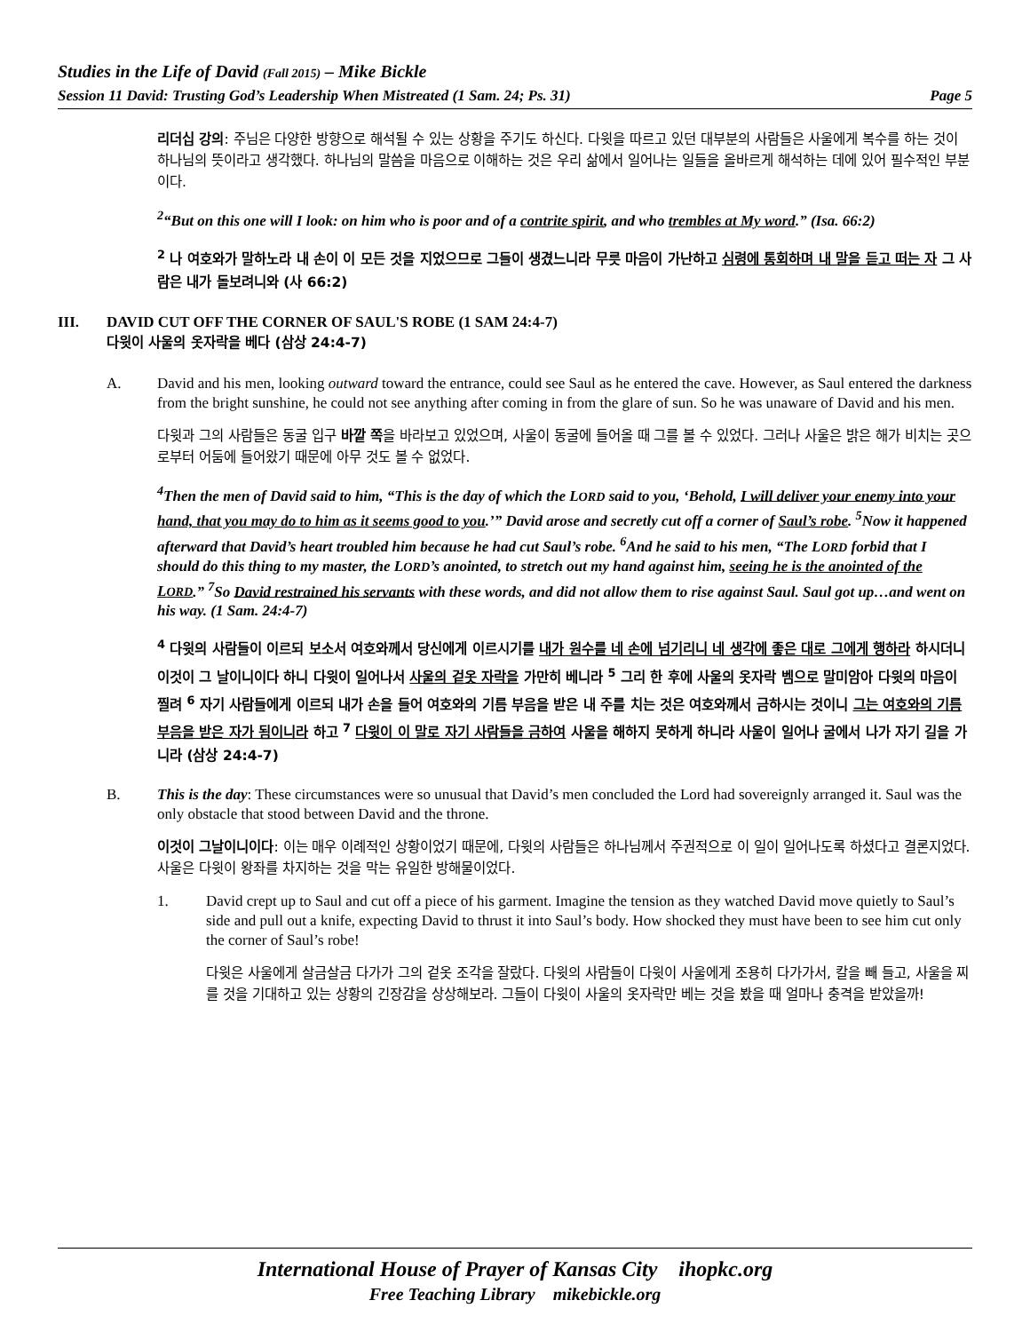Studies in the Life of David (Fall 2015) – Mike Bickle
Session 11 David: Trusting God’s Leadership When Mistreated (1 Sam. 24; Ps. 31) Page 5
리더십 강의: 주님은 다양한 방향으로 해석될 수 있는 상황을 주기도 하신다. 다윗을 따르고 있던 대부분의 사람들은 사울에게 복수를 하는 것이 하나님의 뜻이라고 생각했다. 하나님의 말씀을 마음으로 이해하는 것은 우리 삶에서 일어나는 일들을 올바르게 해석하는 데에 있어 필수적인 부분이다.
<sup>2</sup> “But on this one will I look: on him who is poor and of a contrite spirit, and who trembles at My word.” (Isa. 66:2)
<sup>2</sup> 나 여호와가 말하노라 내 손이 이 모든 것을 지었으므로 그들이 생겼느니라 무릇 마음이 가난하고 심령에 통회하며 내 말을 듣고 떠는 자 그 사람은 내가 돌보려니와 (사 66:2)
III. DAVID CUT OFF THE CORNER OF SAUL'S ROBE (1 SAM 24:4-7)
다윗이 사울의 옷자락을 베다 (삼상 24:4-7)
A. David and his men, looking outward toward the entrance, could see Saul as he entered the cave. However, as Saul entered the darkness from the bright sunshine, he could not see anything after coming in from the glare of sun. So he was unaware of David and his men.
다윗과 그의 사람들은 동굴 입구 바깥 쪽을 바라보고 있었으며, 사울이 동굴에 들어올 때 그를 볼 수 있었다. 그러나 사울은 밝은 해가 비치는 곳으로부터 어둠에 들어왔기 때문에 아무 것도 볼 수 없었다.
<sup>4</sup> Then the men of David said to him, “This is the day of which the LORD said to you, ‘Behold, I will deliver your enemy into your hand, that you may do to him as it seems good to you.’” David arose and secretly cut off a corner of Saul’s robe. <sup>5</sup>Now it happened afterward that David’s heart troubled him because he had cut Saul’s robe. <sup>6</sup>And he said to his men, “The LORD forbid that I should do this thing to my master, the LORD’s anointed, to stretch out my hand against him, seeing he is the anointed of the LORD.” <sup>7</sup>So David restrained his servants with these words, and did not allow them to rise against Saul. Saul got up…and went on his way. (1 Sam. 24:4-7)
<sup>4</sup> 다윗의 사람들이 이르되 보소서 여호와께서 당신에게 이르시기를 내가 원수를 네 손에 넘기리니 네 생각에 좋은 대로 그에게 행하라 하시더니 이것이 그 날이니이다 하니 다윗이 일어나서 사울의 겉옷 자락을 가만히 베니라 <sup>5</sup> 그리 한 후에 사울의 옷자락 벰으로 말미암아 다윗의 마음이 찔려 <sup>6</sup> 자기 사람들에게 이르되 내가 손을 들어 여호와의 기름 부음을 받은 내 주를 치는 것은 여호와께서 금하시는 것이니 그는 여호와의 기름 부음을 받은 자가 됨이니라 하고 <sup>7</sup> 다윗이 이 말로 자기 사람들을 금하여 사울을 해하지 못하게 하니라 사울이 일어나 굴에서 나가 자기 길을 가니라 (삼상 24:4-7)
B. This is the day: These circumstances were so unusual that David’s men concluded the Lord had sovereignly arranged it. Saul was the only obstacle that stood between David and the throne.
이것이 그날이니이다: 이는 매우 이례적인 상황이었기 때문에, 다윗의 사람들은 하나님께서 주권적으로 이 일이 일어나도록 하셨다고 결론지었다. 사울은 다윗이 왕좌를 차지하는 것을 막는 유일한 방해물이었다.
1. David crept up to Saul and cut off a piece of his garment. Imagine the tension as they watched David move quietly to Saul’s side and pull out a knife, expecting David to thrust it into Saul’s body. How shocked they must have been to see him cut only the corner of Saul’s robe!
다윗은 사울에게 살금살금 다가가 그의 겉옷 조각을 잘랐다. 다윗의 사람들이 다윗이 사울에게 조용히 다가가서, 칼을 빼 들고, 사울을 찌를 것을 기대하고 있는 상황의 긴장감을 상상해보라. 그들이 다윗이 사울의 옷자락만 베는 것을 봤을 때 얼마나 충격을 받았을까!
International House of Prayer of Kansas City ihopkc.org
Free Teaching Library mikebickle.org